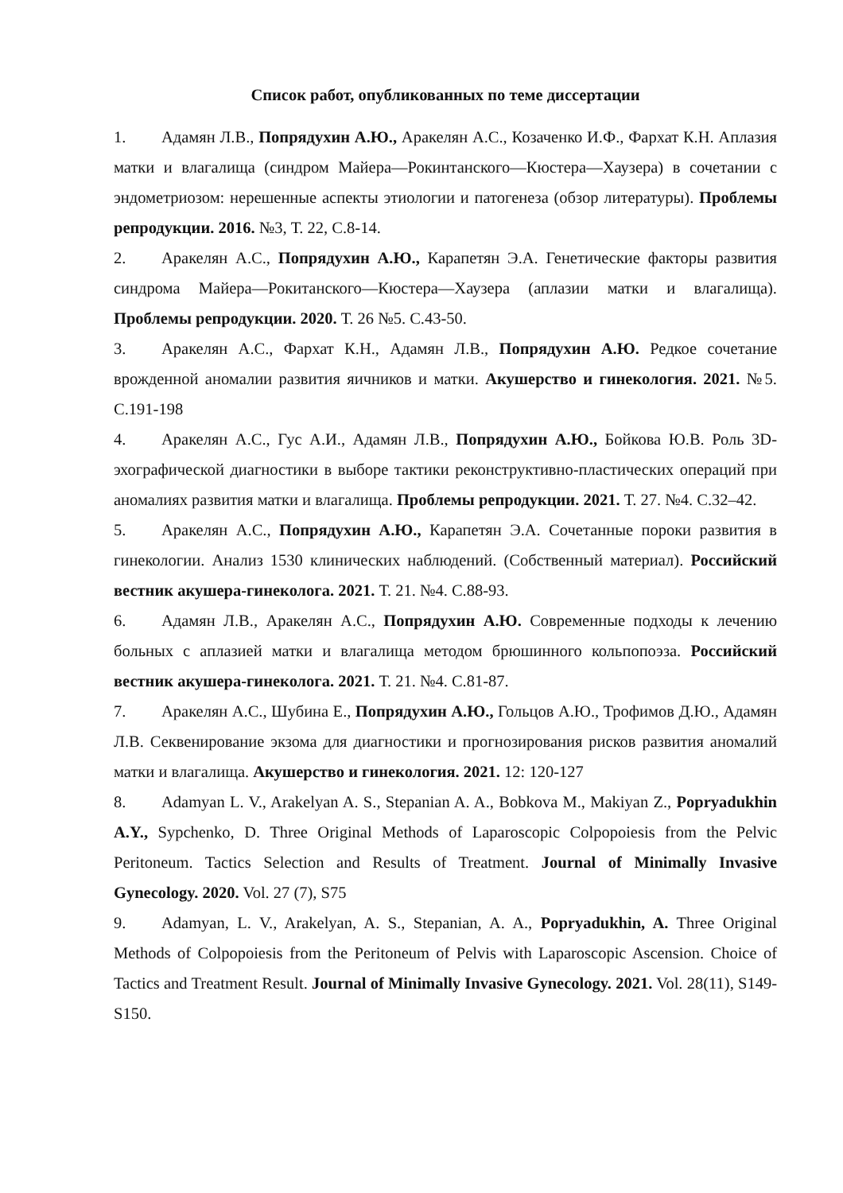Список работ, опубликованных по теме диссертации
1. Адамян Л.В., Попрядухин А.Ю., Аракелян А.С., Козаченко И.Ф., Фархат К.Н. Аплазия матки и влагалища (синдром Майера—Рокинтанского—Кюстера—Хаузера) в сочетании с эндометриозом: нерешенные аспекты этиологии и патогенеза (обзор литературы). Проблемы репродукции. 2016. №3, Т. 22, С.8-14.
2. Аракелян А.С., Попрядухин А.Ю., Карапетян Э.А. Генетические факторы развития синдрома Майера—Рокитанского—Кюстера—Хаузера (аплазии матки и влагалища). Проблемы репродукции. 2020. Т. 26 №5. С.43-50.
3. Аракелян А.С., Фархат К.Н., Адамян Л.В., Попрядухин А.Ю. Редкое сочетание врожденной аномалии развития яичников и матки. Акушерство и гинекология. 2021. №5. С.191-198
4. Аракелян А.С., Гус А.И., Адамян Л.В., Попрядухин А.Ю., Бойкова Ю.В. Роль 3D-эхографической диагностики в выборе тактики реконструктивно-пластических операций при аномалиях развития матки и влагалища. Проблемы репродукции. 2021. Т. 27. №4. С.32–42.
5. Аракелян А.С., Попрядухин А.Ю., Карапетян Э.А. Сочетанные пороки развития в гинекологии. Анализ 1530 клинических наблюдений. (Собственный материал). Российский вестник акушера-гинеколога. 2021. Т. 21. №4. С.88-93.
6. Адамян Л.В., Аракелян А.С., Попрядухин А.Ю. Современные подходы к лечению больных с аплазией матки и влагалища методом брюшинного кольпопоэза. Российский вестник акушера-гинеколога. 2021. Т. 21. №4. С.81-87.
7. Аракелян А.С., Шубина Е., Попрядухин А.Ю., Гольцов А.Ю., Трофимов Д.Ю., Адамян Л.В. Секвенирование экзома для диагностики и прогнозирования рисков развития аномалий матки и влагалища. Акушерство и гинекология. 2021. 12: 120-127
8. Adamyan L. V., Arakelyan A. S., Stepanian A. A., Bobkova M., Makiyan Z., Popryadukhin A.Y., Sypchenko, D. Three Original Methods of Laparoscopic Colpopoiesis from the Pelvic Peritoneum. Tactics Selection and Results of Treatment. Journal of Minimally Invasive Gynecology. 2020. Vol. 27 (7), S75
9. Adamyan, L. V., Arakelyan, A. S., Stepanian, A. A., Popryadukhin, A. Three Original Methods of Colpopoiesis from the Peritoneum of Pelvis with Laparoscopic Ascension. Choice of Tactics and Treatment Result. Journal of Minimally Invasive Gynecology. 2021. Vol. 28(11), S149-S150.